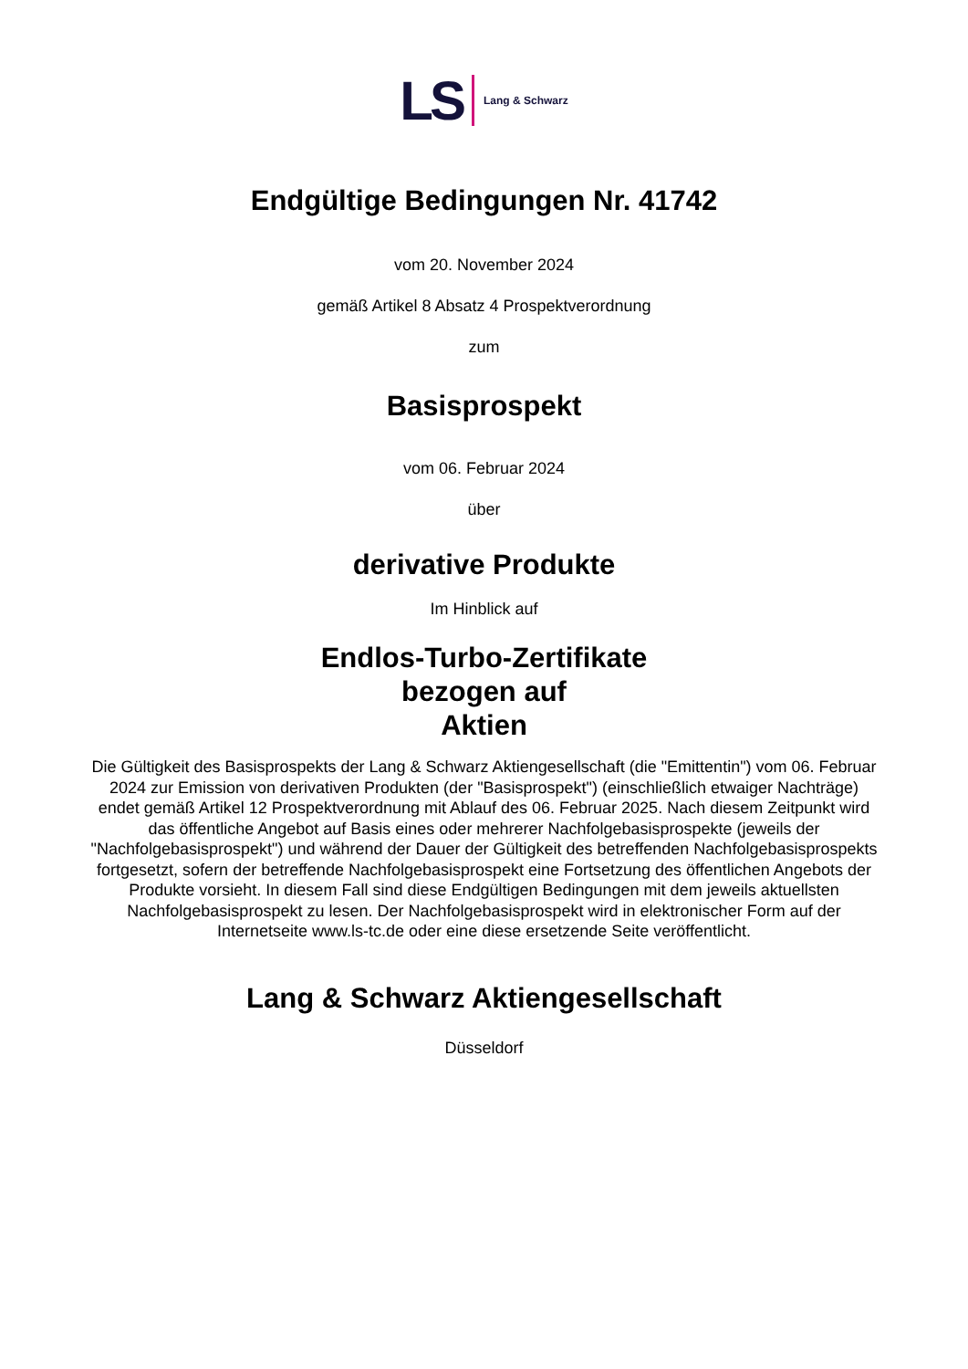LS Lang & Schwarz
Endgültige Bedingungen Nr. 41742
vom 20. November 2024
gemäß Artikel 8 Absatz 4 Prospektverordnung
zum
Basisprospekt
vom 06. Februar 2024
über
derivative Produkte
Im Hinblick auf
Endlos-Turbo-Zertifikate
bezogen auf
Aktien
Die Gültigkeit des Basisprospekts der Lang & Schwarz Aktiengesellschaft (die "Emittentin") vom 06. Februar 2024 zur Emission von derivativen Produkten (der "Basisprospekt") (einschließlich etwaiger Nachträge) endet gemäß Artikel 12 Prospektverordnung mit Ablauf des 06. Februar 2025. Nach diesem Zeitpunkt wird das öffentliche Angebot auf Basis eines oder mehrerer Nachfolgebasisprospekte (jeweils der "Nachfolgebasisprospekt") und während der Dauer der Gültigkeit des betreffenden Nachfolgebasisprospekts fortgesetzt, sofern der betreffende Nachfolgebasisprospekt eine Fortsetzung des öffentlichen Angebots der Produkte vorsieht. In diesem Fall sind diese Endgültigen Bedingungen mit dem jeweils aktuellsten Nachfolgebasisprospekt zu lesen. Der Nachfolgebasisprospekt wird in elektronischer Form auf der Internetseite www.ls-tc.de oder eine diese ersetzende Seite veröffentlicht.
Lang & Schwarz Aktiengesellschaft
Düsseldorf